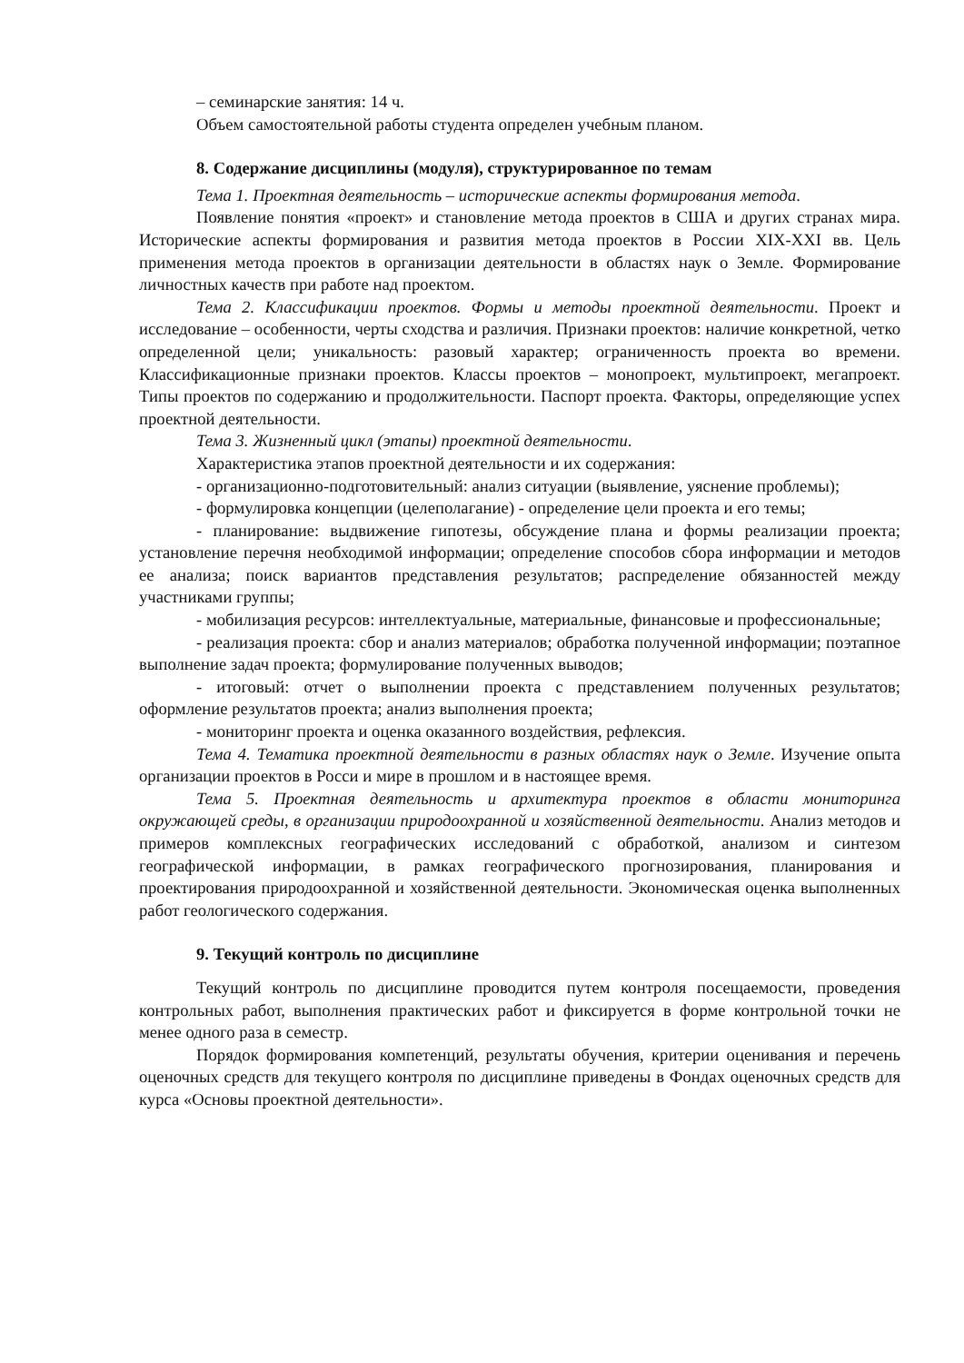– семинарские занятия: 14 ч.
Объем самостоятельной работы студента определен учебным планом.
8. Содержание дисциплины (модуля), структурированное по темам
Тема 1. Проектная деятельность – исторические аспекты формирования метода.
Появление понятия «проект» и становление метода проектов в США и других странах мира. Исторические аспекты формирования и развития метода проектов в России XIX-XXI вв. Цель применения метода проектов в организации деятельности в областях наук о Земле. Формирование личностных качеств при работе над проектом.
Тема 2. Классификации проектов. Формы и методы проектной деятельности. Проект и исследование – особенности, черты сходства и различия. Признаки проектов: наличие конкретной, четко определенной цели; уникальность: разовый характер; ограниченность проекта во времени. Классификационные признаки проектов. Классы проектов – монопроект, мультипроект, мегапроект. Типы проектов по содержанию и продолжительности. Паспорт проекта. Факторы, определяющие успех проектной деятельности.
Тема 3. Жизненный цикл (этапы) проектной деятельности.
Характеристика этапов проектной деятельности и их содержания:
- организационно-подготовительный: анализ ситуации (выявление, уяснение проблемы);
- формулировка концепции (целеполагание) - определение цели проекта и его темы;
- планирование: выдвижение гипотезы, обсуждение плана и формы реализации проекта; установление перечня необходимой информации; определение способов сбора информации и методов ее анализа; поиск вариантов представления результатов; распределение обязанностей между участниками группы;
- мобилизация ресурсов: интеллектуальные, материальные, финансовые и профессиональные;
- реализация проекта: сбор и анализ материалов; обработка полученной информации; поэтапное выполнение задач проекта; формулирование полученных выводов;
- итоговый: отчет о выполнении проекта с представлением полученных результатов; оформление результатов проекта; анализ выполнения проекта;
- мониторинг проекта и оценка оказанного воздействия, рефлексия.
Тема 4. Тематика проектной деятельности в разных областях наук о Земле. Изучение опыта организации проектов в Росси и мире в прошлом и в настоящее время.
Тема 5. Проектная деятельность и архитектура проектов в области мониторинга окружающей среды, в организации природоохранной и хозяйственной деятельности. Анализ методов и примеров комплексных географических исследований с обработкой, анализом и синтезом географической информации, в рамках географического прогнозирования, планирования и проектирования природоохранной и хозяйственной деятельности. Экономическая оценка выполненных работ геологического содержания.
9. Текущий контроль по дисциплине
Текущий контроль по дисциплине проводится путем контроля посещаемости, проведения контрольных работ, выполнения практических работ и фиксируется в форме контрольной точки не менее одного раза в семестр.
Порядок формирования компетенций, результаты обучения, критерии оценивания и перечень оценочных средств для текущего контроля по дисциплине приведены в Фондах оценочных средств для курса «Основы проектной деятельности».